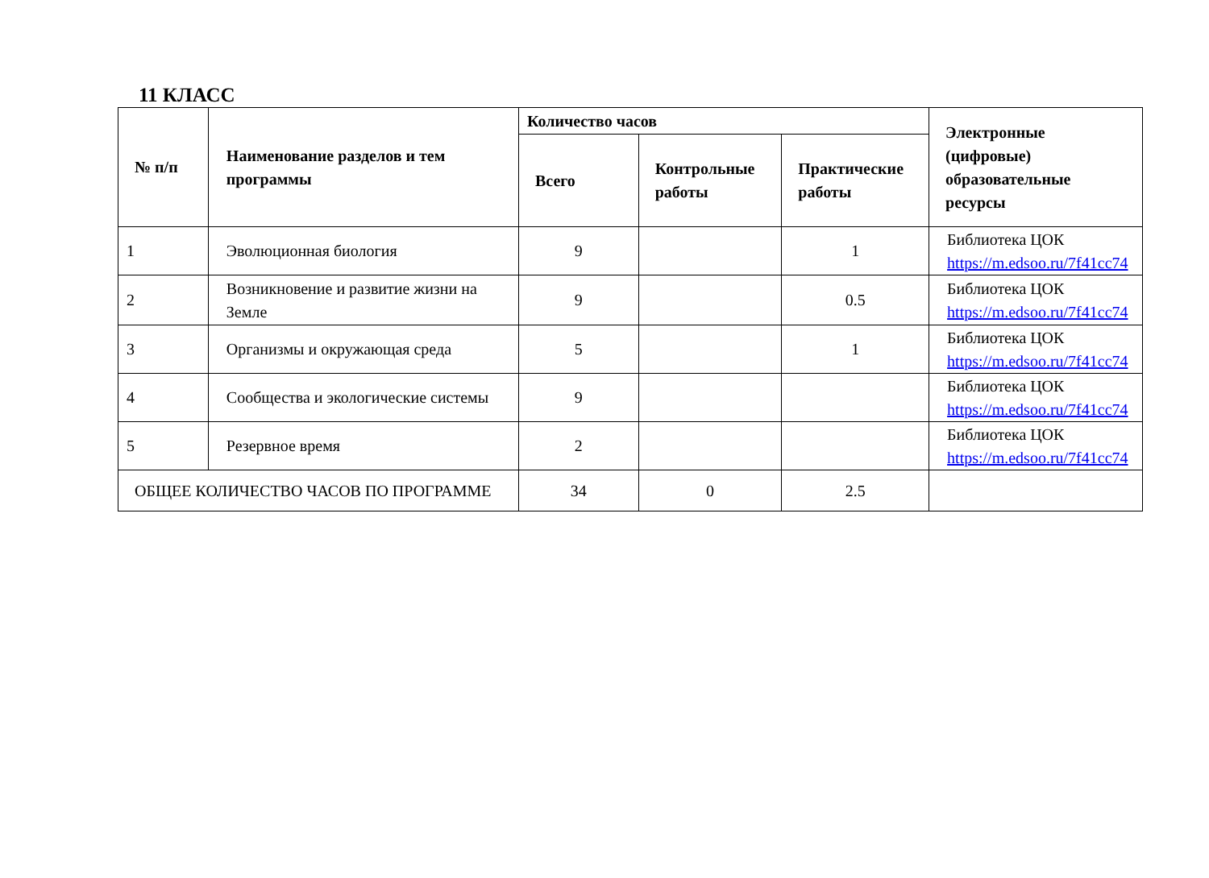11 КЛАСС
| № п/п | Наименование разделов и тем программы | Количество часов | | | Электронные (цифровые) образовательные ресурсы |
| --- | --- | --- | --- | --- | --- |
| | | Всего | Контрольные работы | Практические работы | |
| 1 | Эволюционная биология | 9 | | 1 | Библиотека ЦОК https://m.edsoo.ru/7f41cc74 |
| 2 | Возникновение и развитие жизни на Земле | 9 | | 0.5 | Библиотека ЦОК https://m.edsoo.ru/7f41cc74 |
| 3 | Организмы и окружающая среда | 5 | | 1 | Библиотека ЦОК https://m.edsoo.ru/7f41cc74 |
| 4 | Сообщества и экологические системы | 9 | | | Библиотека ЦОК https://m.edsoo.ru/7f41cc74 |
| 5 | Резервное время | 2 | | | Библиотека ЦОК https://m.edsoo.ru/7f41cc74 |
| ОБЩЕЕ КОЛИЧЕСТВО ЧАСОВ ПО ПРОГРАММЕ | | 34 | 0 | 2.5 | |